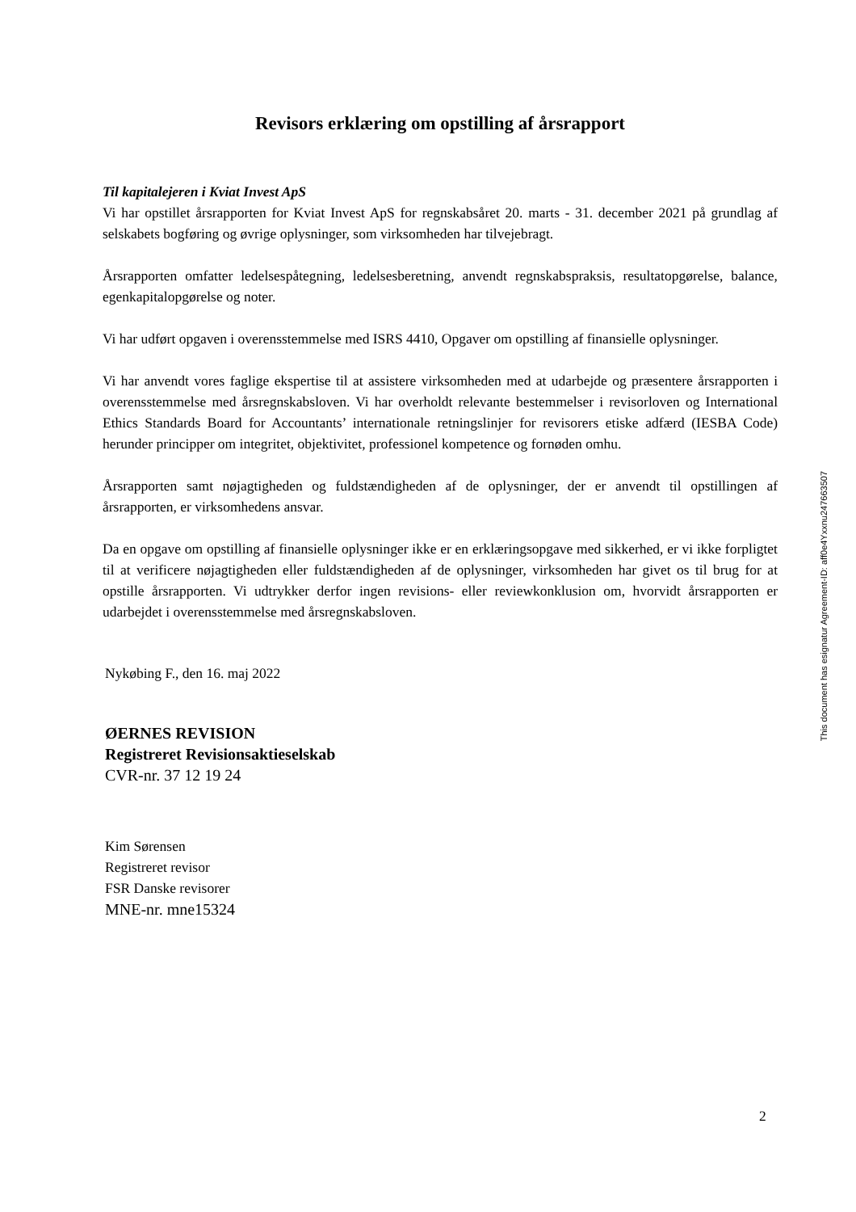Revisors erklæring om opstilling af årsrapport
Til kapitalejeren i Kviat Invest ApS
Vi har opstillet årsrapporten for Kviat Invest ApS for regnskabsåret 20. marts - 31. december 2021 på grundlag af selskabets bogføring og øvrige oplysninger, som virksomheden har tilvejebragt.
Årsrapporten omfatter ledelsespåtegning, ledelsesberetning, anvendt regnskabspraksis, resultatopgørelse, balance, egenkapitalopgørelse og noter.
Vi har udført opgaven i overensstemmelse med ISRS 4410, Opgaver om opstilling af finansielle oplysninger.
Vi har anvendt vores faglige ekspertise til at assistere virksomheden med at udarbejde og præsentere årsrapporten i overensstemmelse med årsregnskabsloven. Vi har overholdt relevante bestemmelser i revisorloven og International Ethics Standards Board for Accountants’ internationale retningslinjer for revisorers etiske adfærd (IESBA Code) herunder principper om integritet, objektivitet, professionel kompetence og fornøden omhu.
Årsrapporten samt nøjagtigheden og fuldstændigheden af de oplysninger, der er anvendt til opstillingen af årsrapporten, er virksomhedens ansvar.
Da en opgave om opstilling af finansielle oplysninger ikke er en erklæringsopgave med sikkerhed, er vi ikke forpligtet til at verificere nøjagtigheden eller fuldstændigheden af de oplysninger, virksomheden har givet os til brug for at opstille årsrapporten. Vi udtrykker derfor ingen revisions- eller reviewkonklusion om, hvorvidt årsrapporten er udarbejdet i overensstemmelse med årsregnskabsloven.
Nykøbing F., den 16. maj 2022
ØERNES REVISION
Registreret Revisionsaktieselskab
CVR-nr. 37 12 19 24
Kim Sørensen
Registreret revisor
FSR Danske revisorer
MNE-nr. mne15324
This document has esignatur Agreement-ID: aff0e4Yxxnu247663507
2